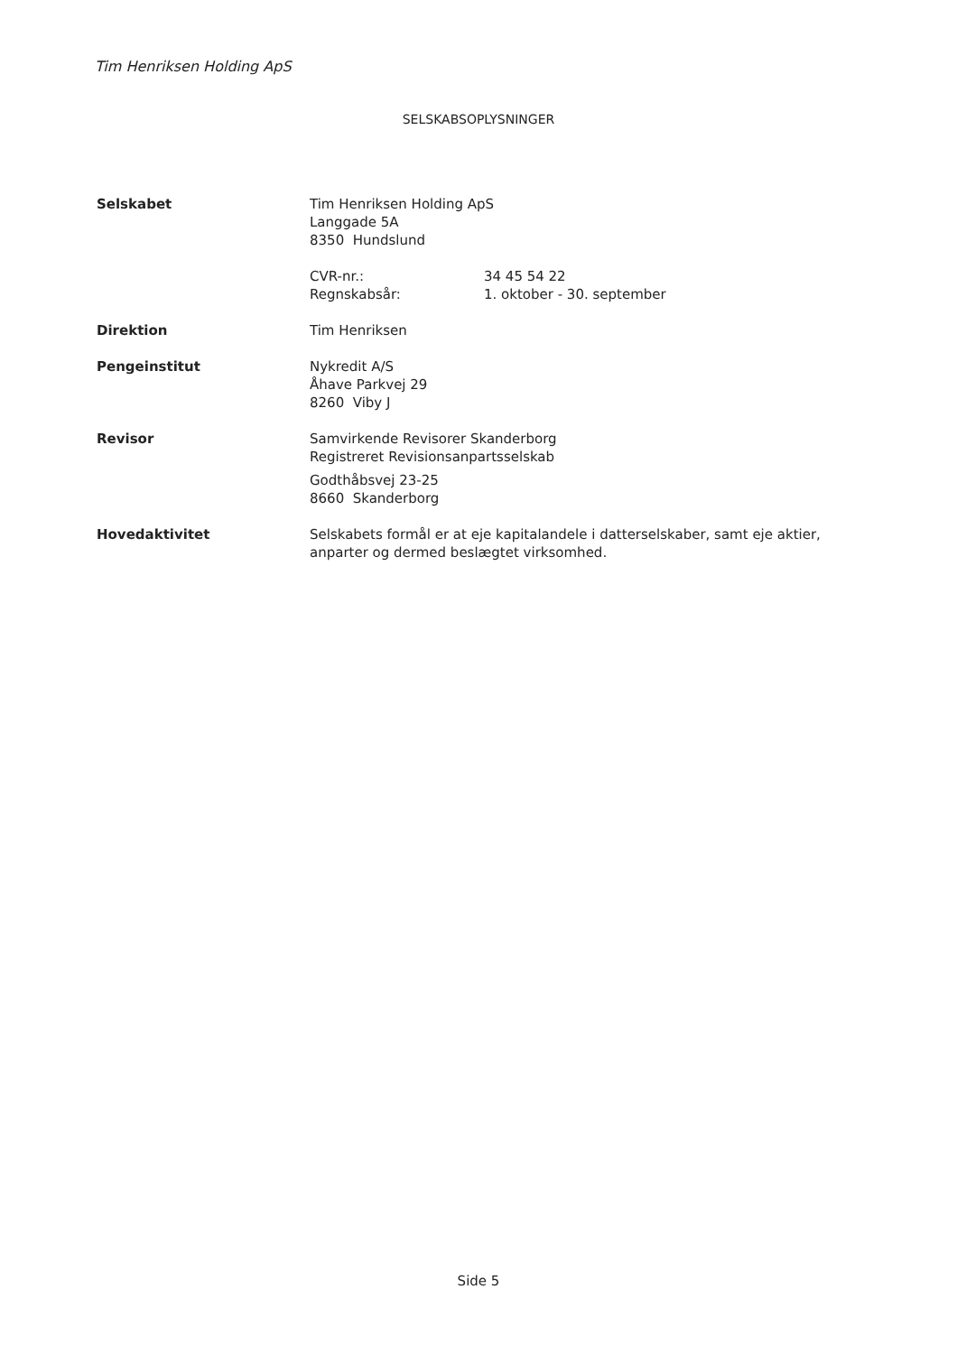Tim Henriksen Holding ApS
SELSKABSOPLYSNINGER
Selskabet Tim Henriksen Holding ApS
Langgade 5A
8350 Hundslund
CVR-nr.:
Regnskabsår:
34 45 54 22
1. oktober - 30. september
Direktion Tim Henriksen
Pengeinstitut Nykredit A/S
Åhave Parkvej 29
8260 Viby J
Revisor Samvirkende Revisorer Skanderborg
Registreret Revisionsanpartsselskab
Godthåbsvej 23-25
8660 Skanderborg
Hovedaktivitet Selskabets formål er at eje kapitalandele i datterselskaber, samt eje aktier, anparter og dermed beslægtet virksomhed.
Side 5